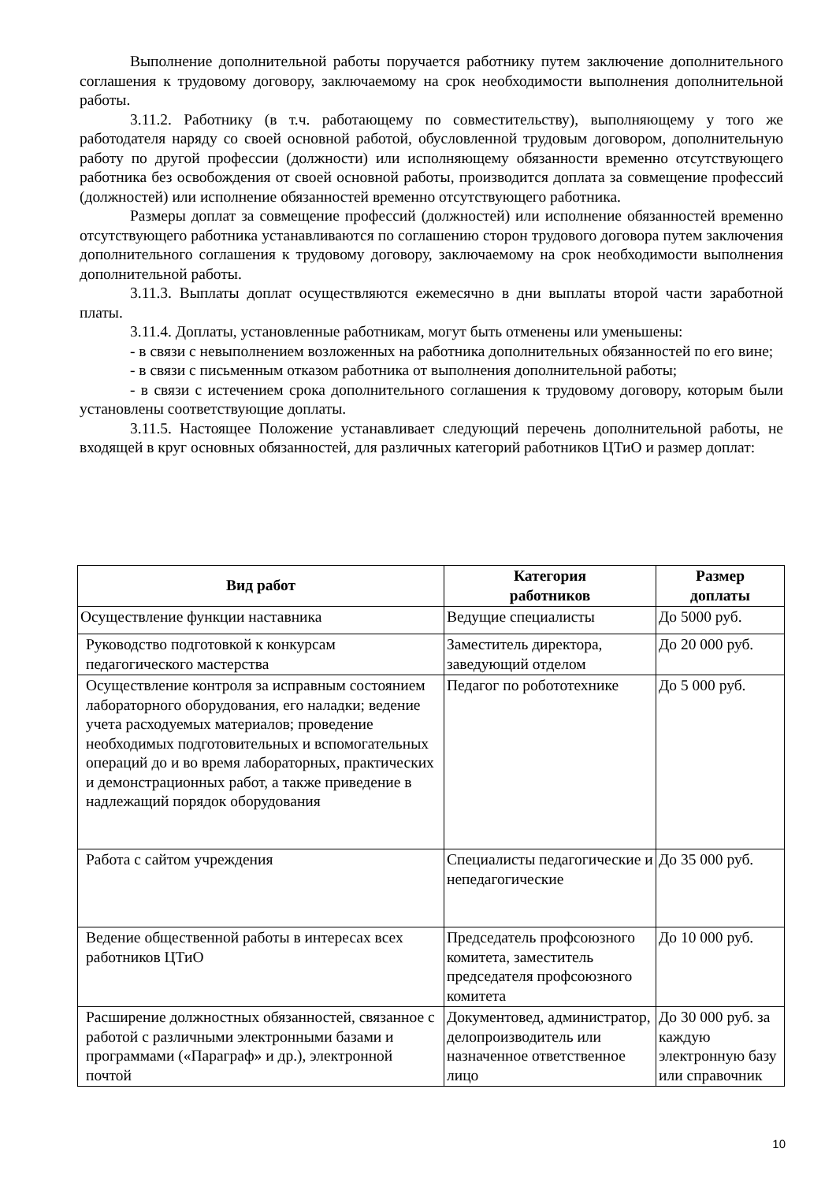Выполнение дополнительной работы поручается работнику путем заключение дополнительного соглашения к трудовому договору, заключаемому на срок необходимости выполнения дополнительной работы.
3.11.2. Работнику (в т.ч. работающему по совместительству), выполняющему у того же работодателя наряду со своей основной работой, обусловленной трудовым договором, дополнительную работу по другой профессии (должности) или исполняющему обязанности временно отсутствующего работника без освобождения от своей основной работы, производится доплата за совмещение профессий (должностей) или исполнение обязанностей временно отсутствующего работника.
Размеры доплат за совмещение профессий (должностей) или исполнение обязанностей временно отсутствующего работника устанавливаются по соглашению сторон трудового договора путем заключения дополнительного соглашения к трудовому договору, заключаемому на срок необходимости выполнения дополнительной работы.
3.11.3. Выплаты доплат осуществляются ежемесячно в дни выплаты второй части заработной платы.
3.11.4. Доплаты, установленные работникам, могут быть отменены или уменьшены:
- в связи с невыполнением возложенных на работника дополнительных обязанностей по его вине;
- в связи с письменным отказом работника от выполнения дополнительной работы;
- в связи с истечением срока дополнительного соглашения к трудовому договору, которым были установлены соответствующие доплаты.
3.11.5. Настоящее Положение устанавливает следующий перечень дополнительной работы, не входящей в круг основных обязанностей, для различных категорий работников ЦТиО и размер доплат:
| Вид работ | Категория работников | Размер доплаты |
| --- | --- | --- |
| Осуществление функции наставника | Ведущие специалисты | До 5000 руб. |
| Руководство подготовкой к конкурсам педагогического мастерства | Заместитель директора, заведующий отделом | До 20 000 руб. |
| Осуществление контроля за исправным состоянием лабораторного оборудования, его наладки; ведение учета расходуемых материалов; проведение необходимых подготовительных и вспомогательных операций до и во время лабораторных, практических и демонстрационных работ, а также приведение в надлежащий порядок оборудования | Педагог по робототехнике | До 5 000 руб. |
| Работа с сайтом учреждения | Специалисты педагогические и непедагогические | До 35 000 руб. |
| Ведение общественной работы в интересах всех работников ЦТиО | Председатель профсоюзного комитета, заместитель председателя профсоюзного комитета | До 10 000 руб. |
| Расширение должностных обязанностей, связанное с работой с различными электронными базами и программами («Параграф» и др.), электронной почтой | Документовед, администратор, делопроизводитель или назначенное ответственное лицо | До 30 000 руб. за каждую электронную базу или справочник |
10